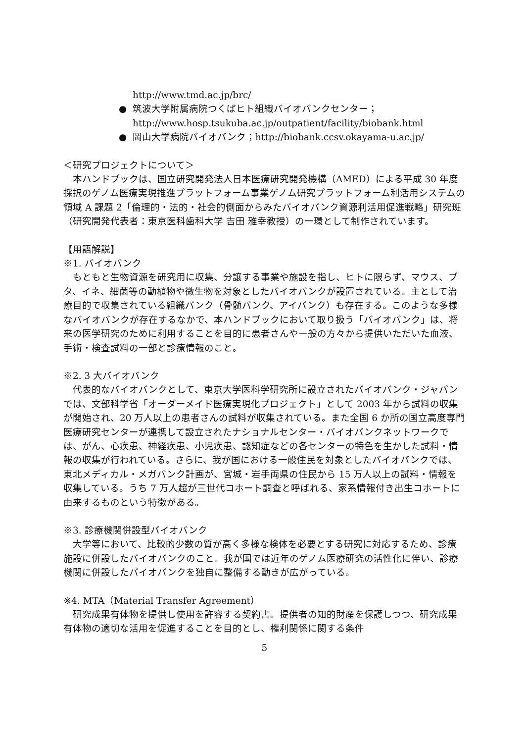http://www.tmd.ac.jp/brc/
● 筑波大学附属病院つくばヒト組織バイオバンクセンター；
http://www.hosp.tsukuba.ac.jp/outpatient/facility/biobank.html
● 岡山大学病院バイオバンク；http://biobank.ccsv.okayama-u.ac.jp/
＜研究プロジェクトについて＞
　本ハンドブックは、国立研究開発法人日本医療研究開発機構（AMED）による平成 30 年度採択のゲノム医療実現推進プラットフォーム事業ゲノム研究プラットフォーム利活用システムの領域 A 課題 2「倫理的・法的・社会的側面からみたバイオバンク資源利活用促進戦略」研究班（研究開発代表者：東京医科歯科大学 吉田 雅幸教授）の一環として制作されています。
【用語解説】
※1. バイオバンク
　もともと生物資源を研究用に収集、分譲する事業や施設を指し、ヒトに限らず、マウス、ブタ、イネ、細菌等の動植物や微生物を対象としたバイオバンクが設置されている。主として治療目的で収集されている組織バンク（骨髄バンク、アイバンク）も存在する。このような多様なバイオバンクが存在するなかで、本ハンドブックにおいて取り扱う「バイオバンク」は、将来の医学研究のために利用することを目的に患者さんや一般の方々から提供いただいた血液、手術・検査試料の一部と診療情報のこと。
※2. 3 大バイオバンク
　代表的なバイオバンクとして、東京大学医科学研究所に設立されたバイオバンク・ジャパンでは、文部科学省「オーダーメイド医療実現化プロジェクト」として 2003 年から試料の収集が開始され、20 万人以上の患者さんの試料が収集されている。また全国 6 か所の国立高度専門医療研究センターが連携して設立されたナショナルセンター・バイオバンクネットワークでは、がん、心疾患、神経疾患、小児疾患、認知症などの各センターの特色を生かした試料・情報の収集が行われている。さらに、我が国における一般住民を対象としたバイオバンクでは、東北メディカル・メガバンク計画が、宮城・岩手両県の住民から 15 万人以上の試料・情報を収集している。うち 7 万人超が三世代コホート調査と呼ばれる、家系情報付き出生コホートに由来するものという特徴がある。
※3. 診療機関併設型バイオバンク
　大学等において、比較的少数の質が高く多様な検体を必要とする研究に対応するため、診療施設に併設したバイオバンクのこと。我が国では近年のゲノム医療研究の活性化に伴い、診療機関に併設したバイオバンクを独自に整備する動きが広がっている。
※4. MTA（Material Transfer Agreement）
　研究成果有体物を提供し使用を許容する契約書。提供者の知的財産を保護しつつ、研究成果有体物の適切な活用を促進することを目的とし、権利関係に関する条件
5